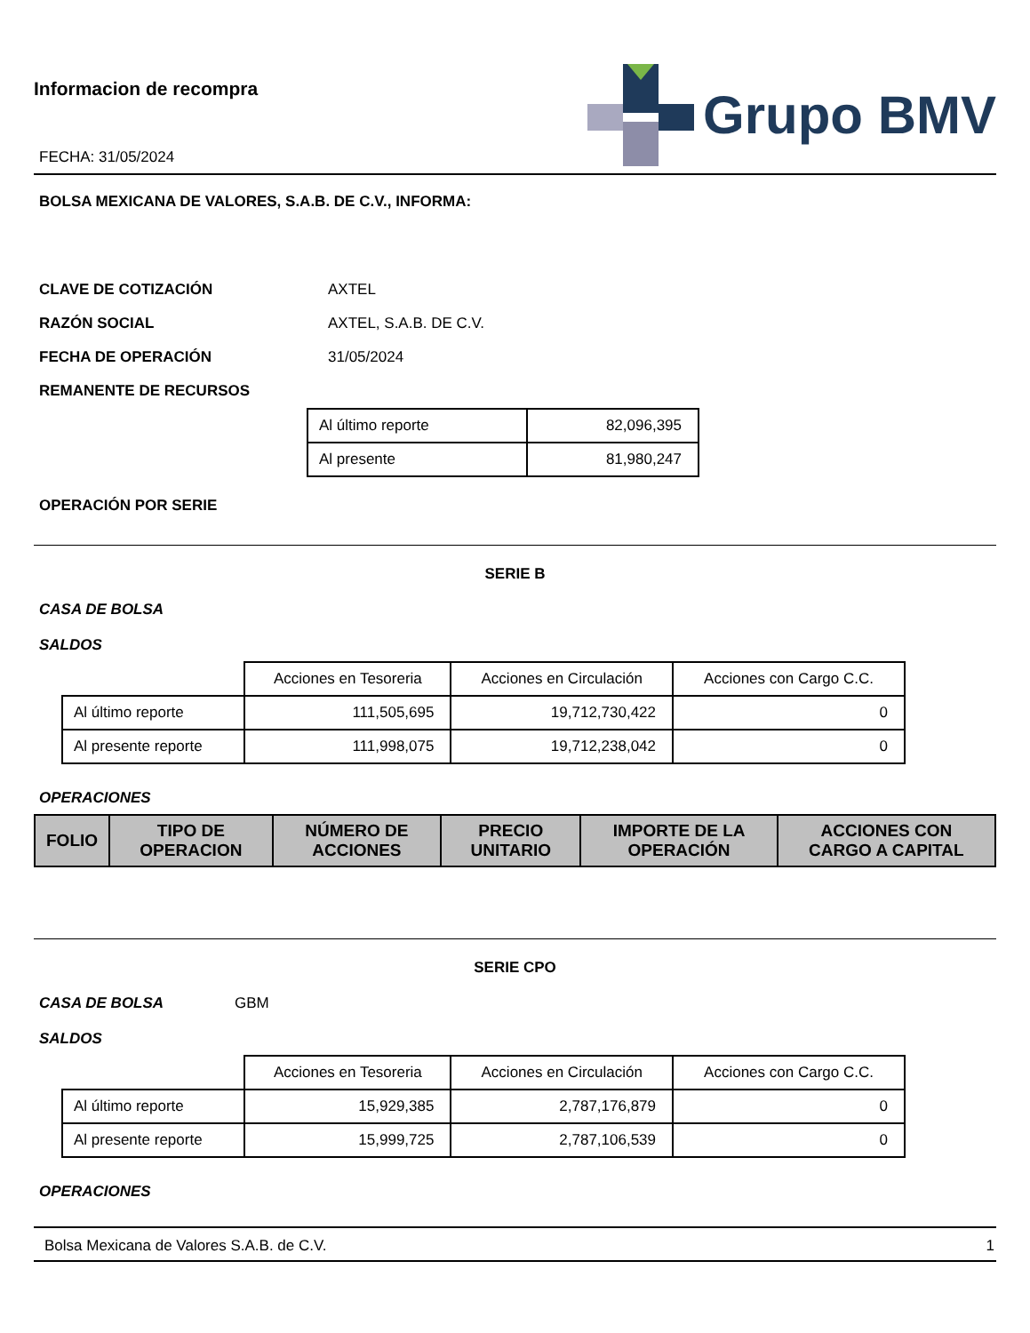Informacion de recompra
FECHA: 31/05/2024
Grupo BMV
BOLSA MEXICANA DE VALORES, S.A.B. DE C.V., INFORMA:
CLAVE DE COTIZACIÓN AXTEL
RAZÓN SOCIAL AXTEL, S.A.B. DE C.V.
FECHA DE OPERACIÓN 31/05/2024
REMANENTE DE RECURSOS
| Al último reporte | 82,096,395 |
| Al presente | 81,980,247 |
OPERACIÓN POR SERIE
SERIE B
CASA DE BOLSA
SALDOS
| | Acciones en Tesoreria | Acciones en Circulación | Acciones con Cargo C.C. |
| Al último reporte | 111,505,695 | 19,712,730,422 | 0 |
| Al presente reporte | 111,998,075 | 19,712,238,042 | 0 |
OPERACIONES
| FOLIO | TIPO DE OPERACION | NÚMERO DE ACCIONES | PRECIO UNITARIO | IMPORTE DE LA OPERACIÓN | ACCIONES CON CARGO A CAPITAL |
| --- | --- | --- | --- | --- | --- |
SERIE CPO
CASA DE BOLSA GBM
SALDOS
| | Acciones en Tesoreria | Acciones en Circulación | Acciones con Cargo C.C. |
| Al último reporte | 15,929,385 | 2,787,176,879 | 0 |
| Al presente reporte | 15,999,725 | 2,787,106,539 | 0 |
OPERACIONES
Bolsa Mexicana de Valores S.A.B. de C.V. 1